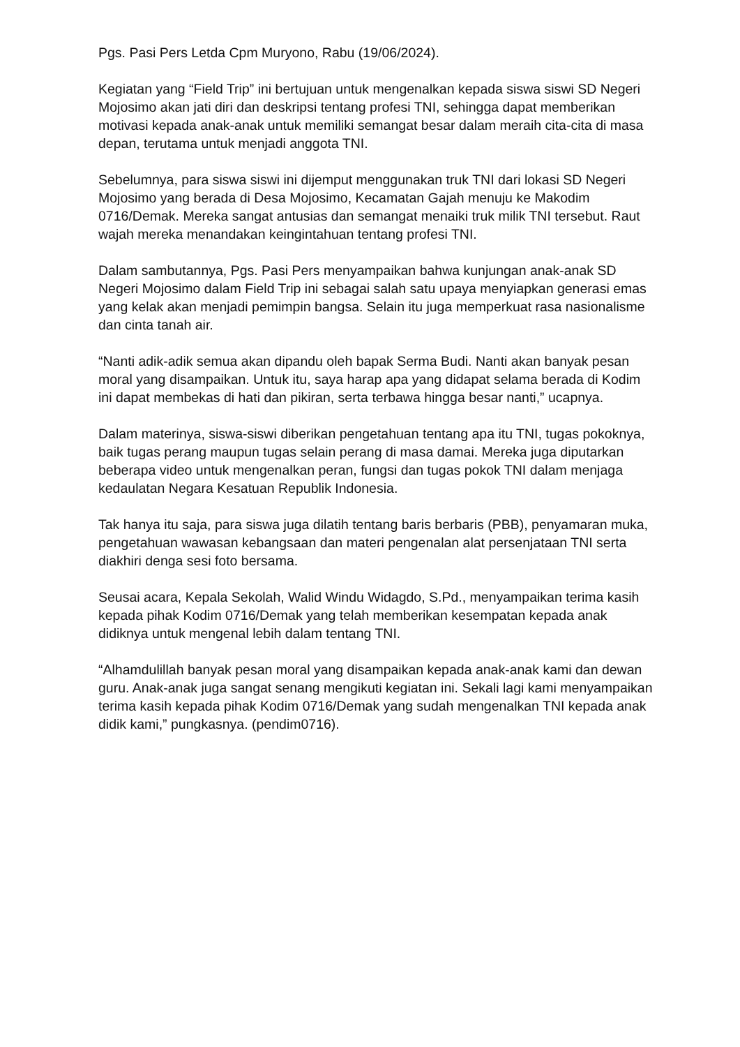Pgs. Pasi Pers Letda Cpm Muryono, Rabu (19/06/2024).
Kegiatan yang “Field Trip” ini bertujuan untuk mengenalkan kepada siswa siswi SD Negeri Mojosimo akan jati diri dan deskripsi tentang profesi TNI, sehingga dapat memberikan motivasi kepada anak-anak untuk memiliki semangat besar dalam meraih cita-cita di masa depan, terutama untuk menjadi anggota TNI.
Sebelumnya, para siswa siswi ini dijemput menggunakan truk TNI dari lokasi SD Negeri Mojosimo yang berada di Desa Mojosimo, Kecamatan Gajah menuju ke Makodim 0716/Demak. Mereka sangat antusias dan semangat menaiki truk milik TNI tersebut. Raut wajah mereka menandakan keingintahuan tentang profesi TNI.
Dalam sambutannya, Pgs. Pasi Pers menyampaikan bahwa kunjungan anak-anak SD Negeri Mojosimo dalam Field Trip ini sebagai salah satu upaya menyiapkan generasi emas yang kelak akan menjadi pemimpin bangsa. Selain itu juga memperkuat rasa nasionalisme dan cinta tanah air.
“Nanti adik-adik semua akan dipandu oleh bapak Serma Budi. Nanti akan banyak pesan moral yang disampaikan. Untuk itu, saya harap apa yang didapat selama berada di Kodim ini dapat membekas di hati dan pikiran, serta terbawa hingga besar nanti,” ucapnya.
Dalam materinya, siswa-siswi diberikan pengetahuan tentang apa itu TNI, tugas pokoknya, baik tugas perang maupun tugas selain perang di masa damai. Mereka juga diputarkan beberapa video untuk mengenalkan peran, fungsi dan tugas pokok TNI dalam menjaga kedaulatan Negara Kesatuan Republik Indonesia.
Tak hanya itu saja, para siswa juga dilatih tentang baris berbaris (PBB), penyamaran muka, pengetahuan wawasan kebangsaan dan materi pengenalan alat persenjataan TNI serta diakhiri denga sesi foto bersama.
Seusai acara, Kepala Sekolah, Walid Windu Widagdo, S.Pd., menyampaikan terima kasih kepada pihak Kodim 0716/Demak yang telah memberikan kesempatan kepada anak didiknya untuk mengenal lebih dalam tentang TNI.
“Alhamdulillah banyak pesan moral yang disampaikan kepada anak-anak kami dan dewan guru. Anak-anak juga sangat senang mengikuti kegiatan ini. Sekali lagi kami menyampaikan terima kasih kepada pihak Kodim 0716/Demak yang sudah mengenalkan TNI kepada anak didik kami,” pungkasnya. (pendim0716).